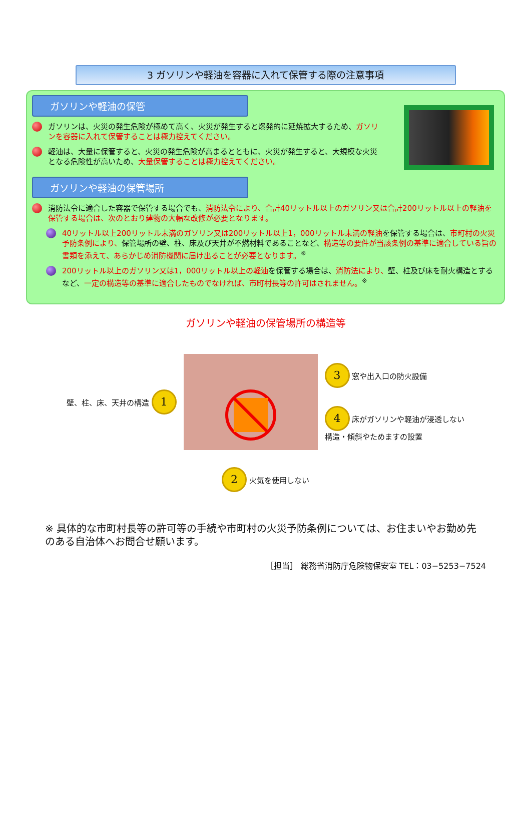3 ガソリンや軽油を容器に入れて保管する際の注意事項
ガソリンや軽油の保管
ガソリンは、火災の発生危険が極めて高く、火災が発生すると爆発的に延焼拡大するため、ガソリンを容器に入れて保管することは極力控えてください。
軽油は、大量に保管すると、火災の発生危険が高まるとともに、火災が発生すると、大規模な火災となる危険性が高いため、大量保管することは極力控えてください。
ガソリンや軽油の保管場所
消防法令に適合した容器で保管する場合でも、消防法令により、合計40リットル以上のガソリン又は合計200リットル以上の軽油を保管する場合は、次のとおり建物の大幅な改修が必要となります。
40リットル以上200リットル未満のガソリン又は200リットル以上1，000リットル未満の軽油を保管する場合は、市町村の火災予防条例により、保管場所の壁、柱、床及び天井が不燃材料であることなど、構造等の要件が当該条例の基準に適合している旨の書類を添えて、あらかじめ消防機関に届け出ることが必要となります。<sup>※</sup>
200リットル以上のガソリン又は1，000リットル以上の軽油を保管する場合は、消防法により、壁、柱及び床を耐火構造とするなど、一定の構造等の基準に適合したものでなければ、市町村長等の許可はされません。<sup>※</sup>
ガソリンや軽油の保管場所の構造等
壁、柱、床、天井の構造 1
3 窓や出入口の防火設備
4 床がガソリンや軽油が浸透しない
構造・傾斜やためますの設置
2 火気を使用しない
※ 具体的な市町村長等の許可等の手続や市町村の火災予防条例については、お住まいやお勤め先のある自治体へお問合せ願います。
［担当］ 総務省消防庁危険物保安室 TEL：03−5253−7524